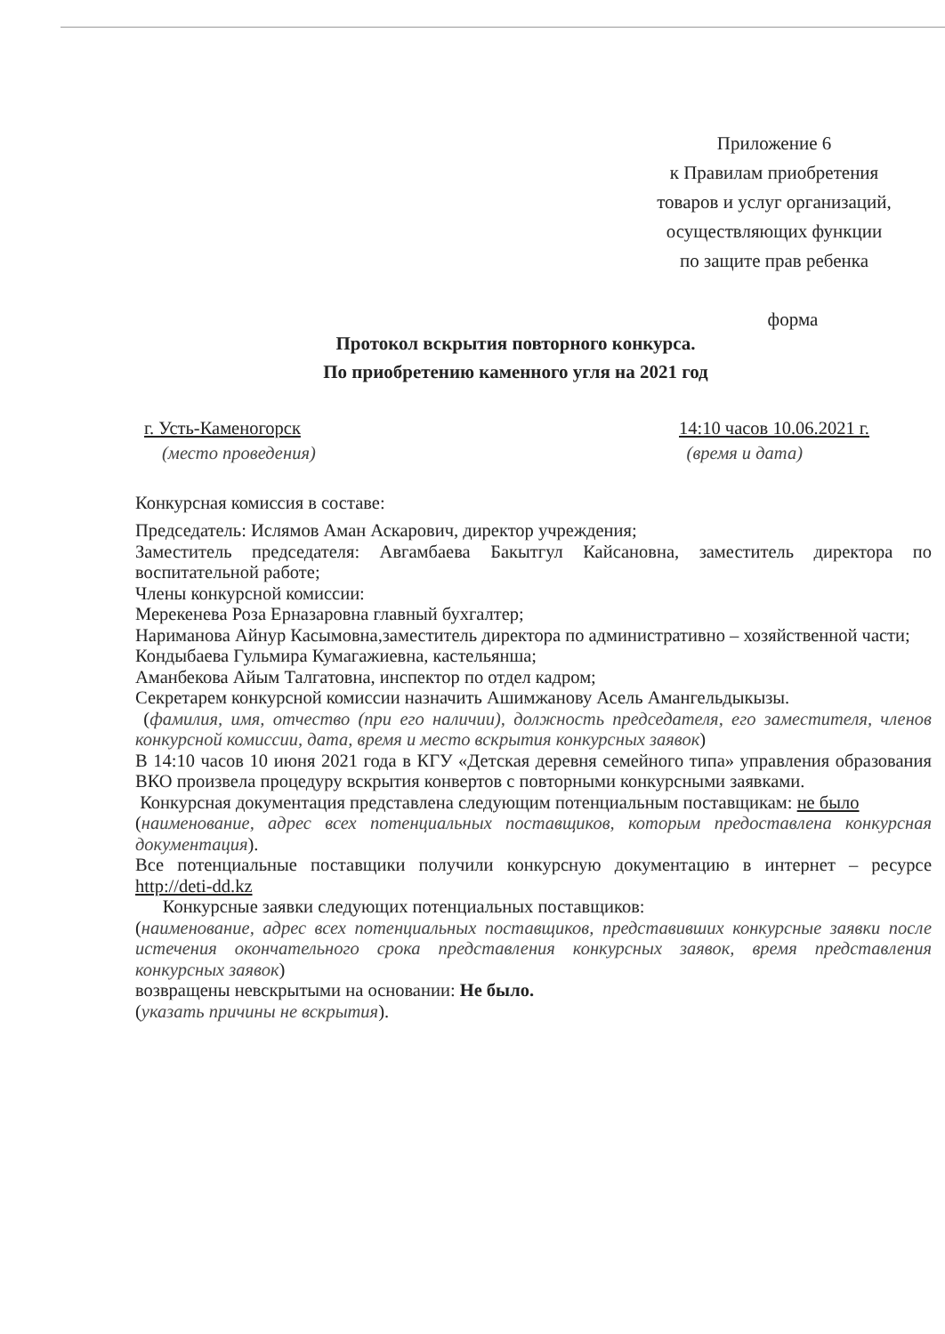Приложение 6
к Правилам приобретения
товаров и услуг организаций,
осуществляющих функции
по защите прав ребенка
форма
Протокол вскрытия повторного конкурса.
По приобретению каменного угля на 2021 год
г. Усть-Каменогорск 14:10 часов 10.06.2021 г.
(место проведения) (время и дата)
Конкурсная комиссия в составе:
Председатель: Ислямов Аман Аскарович, директор учреждения;
Заместитель председателя: Авгамбаева Бакытгул Кайсановна, заместитель директора по воспитательной работе;
Члены конкурсной комиссии:
Мерекенева Роза Ерназаровна главный бухгалтер;
Нариманова Айнур Касымовна,заместитель директора по административно – хозяйственной части;
Кондыбаева Гульмира Кумагажиевна, кастельянша;
Аманбекова Айым Талгатовна, инспектор по отдел кадром;
Секретарем конкурсной комиссии назначить Ашимжанову Асель Амангельдыкызы.
(фамилия, имя, отчество (при его наличии), должность председателя, его заместителя, членов конкурсной комиссии, дата, время и место вскрытия конкурсных заявок)
В 14:10 часов 10 июня 2021 года в КГУ «Детская деревня семейного типа» управления образования ВКО произвела процедуру вскрытия конвертов с повторными конкурсными заявками.
Конкурсная документация представлена следующим потенциальным поставщикам: не было
(наименование, адрес всех потенциальных поставщиков, которым предоставлена конкурсная документация).
Все потенциальные поставщики получили конкурсную документацию в интернет – ресурсе http://deti-dd.kz
Конкурсные заявки следующих потенциальных поставщиков:
(наименование, адрес всех потенциальных поставщиков, представивших конкурсные заявки после истечения окончательного срока представления конкурсных заявок, время представления конкурсных заявок)
возвращены невскрытыми на основании: Не было.
(указать причины не вскрытия).